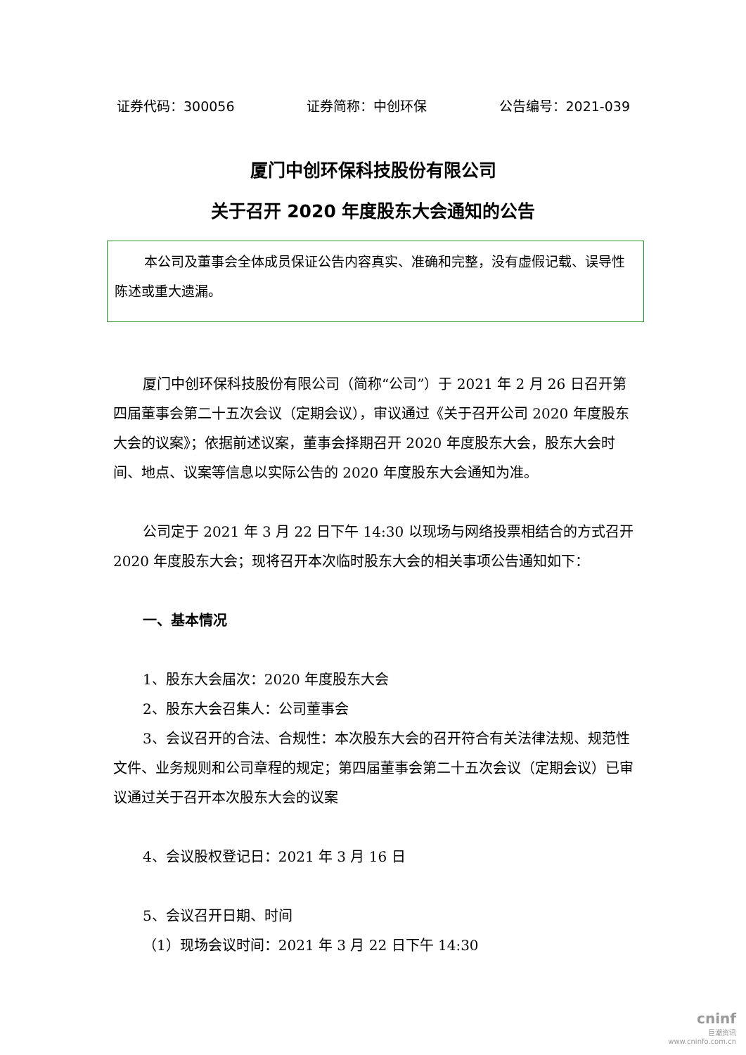证券代码：300056 证券简称：中创环保 公告编号：2021-039
厦门中创环保科技股份有限公司
关于召开 2020 年度股东大会通知的公告
本公司及董事会全体成员保证公告内容真实、准确和完整，没有虚假记载、误导性陈述或重大遗漏。
厦门中创环保科技股份有限公司（简称“公司”）于 2021 年 2 月 26 日召开第四届董事会第二十五次会议（定期会议），审议通过《关于召开公司 2020 年度股东大会的议案》；依据前述议案，董事会择期召开 2020 年度股东大会，股东大会时间、地点、议案等信息以实际公告的 2020 年度股东大会通知为准。
公司定于 2021 年 3 月 22 日下午 14:30 以现场与网络投票相结合的方式召开 2020 年度股东大会；现将召开本次临时股东大会的相关事项公告通知如下：
一、基本情况
1、股东大会届次：2020 年度股东大会
2、股东大会召集人：公司董事会
3、会议召开的合法、合规性：本次股东大会的召开符合有关法律法规、规范性文件、业务规则和公司章程的规定；第四届董事会第二十五次会议（定期会议）已审议通过关于召开本次股东大会的议案
4、会议股权登记日：2021 年 3 月 16 日
5、会议召开日期、时间
（1）现场会议时间：2021 年 3 月 22 日下午 14:30
cninf
巨潮资讯
www.cninfo.com.cn